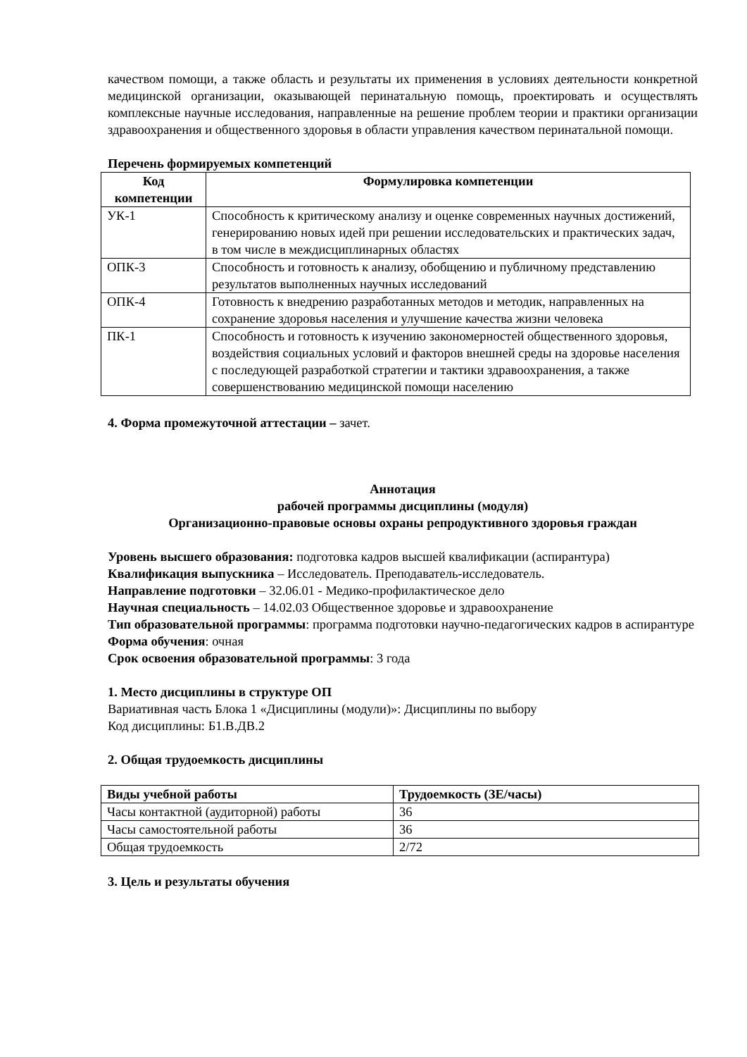качеством помощи, а также область и результаты их применения в условиях деятельности конкретной медицинской организации, оказывающей перинатальную помощь, проектировать и осуществлять комплексные научные исследования, направленные на решение проблем теории и практики организации здравоохранения и общественного здоровья в области управления качеством перинатальной помощи.
Перечень формируемых компетенций
| Код компетенции | Формулировка компетенции |
| --- | --- |
| УК-1 | Способность к критическому анализу и оценке современных научных достижений, генерированию новых идей при решении исследовательских и практических задач, в том числе в междисциплинарных областях |
| ОПК-3 | Способность и готовность к анализу, обобщению и публичному представлению результатов выполненных научных исследований |
| ОПК-4 | Готовность к внедрению разработанных методов и методик, направленных на сохранение здоровья населения и улучшение качества жизни человека |
| ПК-1 | Способность и готовность к изучению закономерностей общественного здоровья, воздействия социальных условий и факторов внешней среды на здоровье населения с последующей разработкой стратегии и тактики здравоохранения, а также совершенствованию медицинской помощи населению |
4. Форма промежуточной аттестации – зачет.
Аннотация
рабочей программы дисциплины (модуля)
Организационно-правовые основы охраны репродуктивного здоровья граждан
Уровень высшего образования: подготовка кадров высшей квалификации (аспирантура)
Квалификация выпускника – Исследователь. Преподаватель-исследователь.
Направление подготовки – 32.06.01 - Медико-профилактическое дело
Научная специальность – 14.02.03 Общественное здоровье и здравоохранение
Тип образовательной программы: программа подготовки научно-педагогических кадров в аспирантуре
Форма обучения: очная
Срок освоения образовательной программы: 3 года
1. Место дисциплины в структуре ОП
Вариативная часть Блока 1 «Дисциплины (модули)»: Дисциплины по выбору
Код дисциплины: Б1.В.ДВ.2
2. Общая трудоемкость дисциплины
| Виды учебной работы | Трудоемкость (ЗЕ/часы) |
| --- | --- |
| Часы контактной (аудиторной) работы | 36 |
| Часы самостоятельной работы | 36 |
| Общая трудоемкость | 2/72 |
3. Цель и результаты обучения